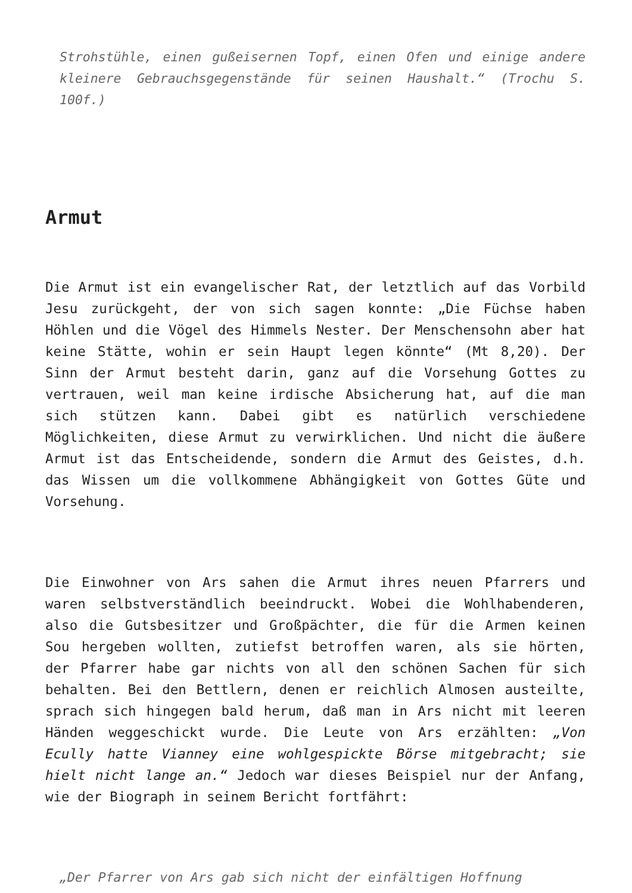Strohstühle, einen gußeisernen Topf, einen Ofen und einige andere kleinere Gebrauchsgegenstände für seinen Haushalt.“ (Trochu S. 100f.)
Armut
Die Armut ist ein evangelischer Rat, der letztlich auf das Vorbild Jesu zurückgeht, der von sich sagen konnte: „Die Füchse haben Höhlen und die Vögel des Himmels Nester. Der Menschensohn aber hat keine Stätte, wohin er sein Haupt legen könnte“ (Mt 8,20). Der Sinn der Armut besteht darin, ganz auf die Vorsehung Gottes zu vertrauen, weil man keine irdische Absicherung hat, auf die man sich stützen kann. Dabei gibt es natürlich verschiedene Möglichkeiten, diese Armut zu verwirklichen. Und nicht die äußere Armut ist das Entscheidende, sondern die Armut des Geistes, d.h. das Wissen um die vollkommene Abhängigkeit von Gottes Güte und Vorsehung.
Die Einwohner von Ars sahen die Armut ihres neuen Pfarrers und waren selbstverständlich beeindruckt. Wobei die Wohlhabenderen, also die Gutsbesitzer und Großpächter, die für die Armen keinen Sou hergeben wollten, zutiefst betroffen waren, als sie hörten, der Pfarrer habe gar nichts von all den schönen Sachen für sich behalten. Bei den Bettlern, denen er reichlich Almosen austeilte, sprach sich hingegen bald herum, daß man in Ars nicht mit leeren Händen weggeschickt wurde. Die Leute von Ars erzählten: „Von Ecully hatte Vianney eine wohlgespickte Börse mitgebracht; sie hielt nicht lange an.“ Jedoch war dieses Beispiel nur der Anfang, wie der Biograph in seinem Bericht fortfährt:
„Der Pfarrer von Ars gab sich nicht der einfältigen Hoffnung